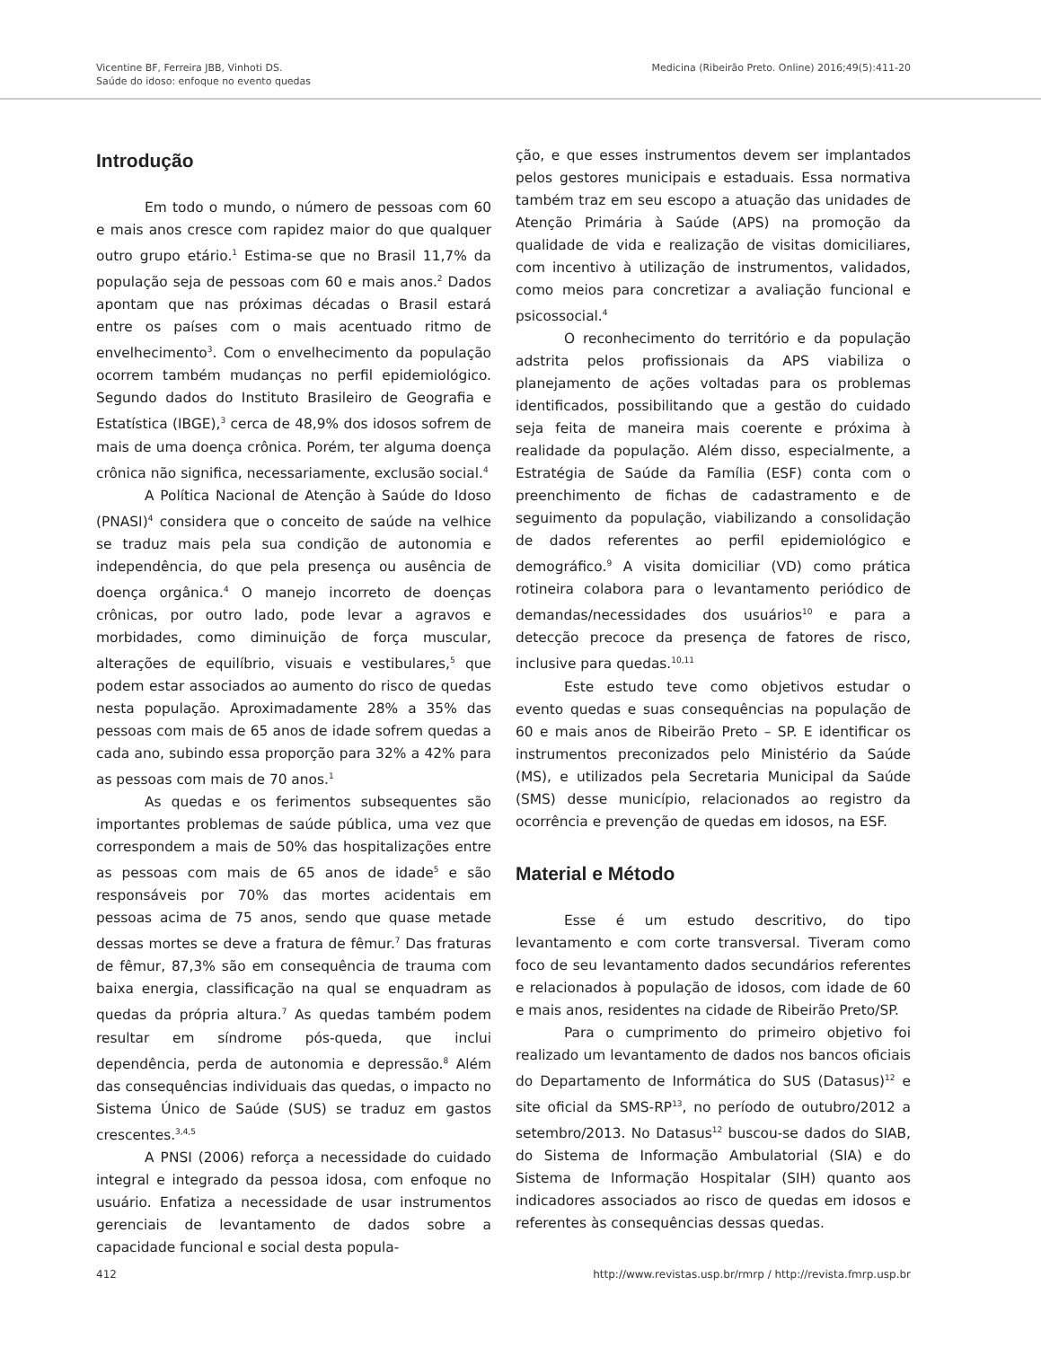Vicentine BF, Ferreira JBB, Vinhoti DS.
Saúde do idoso: enfoque no evento quedas
Medicina (Ribeirão Preto. Online) 2016;49(5):411-20
Introdução
Em todo o mundo, o número de pessoas com 60 e mais anos cresce com rapidez maior do que qualquer outro grupo etário.<sup>1</sup> Estima-se que no Brasil 11,7% da população seja de pessoas com 60 e mais anos.<sup>2</sup> Dados apontam que nas próximas décadas o Brasil estará entre os países com o mais acentuado ritmo de envelhecimento<sup>3</sup>. Com o envelhecimento da população ocorrem também mudanças no perfil epidemiológico. Segundo dados do Instituto Brasileiro de Geografia e Estatística (IBGE),<sup>3</sup> cerca de 48,9% dos idosos sofrem de mais de uma doença crônica. Porém, ter alguma doença crônica não significa, necessariamente, exclusão social.<sup>4</sup>
A Política Nacional de Atenção à Saúde do Idoso (PNASI)<sup>4</sup> considera que o conceito de saúde na velhice se traduz mais pela sua condição de autonomia e independência, do que pela presença ou ausência de doença orgânica.<sup>4</sup> O manejo incorreto de doenças crônicas, por outro lado, pode levar a agravos e morbidades, como diminuição de força muscular, alterações de equilíbrio, visuais e vestibulares,<sup>5</sup> que podem estar associados ao aumento do risco de quedas nesta população. Aproximadamente 28% a 35% das pessoas com mais de 65 anos de idade sofrem quedas a cada ano, subindo essa proporção para 32% a 42% para as pessoas com mais de 70 anos.<sup>1</sup>
As quedas e os ferimentos subsequentes são importantes problemas de saúde pública, uma vez que correspondem a mais de 50% das hospitalizações entre as pessoas com mais de 65 anos de idade<sup>5</sup> e são responsáveis por 70% das mortes acidentais em pessoas acima de 75 anos, sendo que quase metade dessas mortes se deve a fratura de fêmur.<sup>7</sup> Das fraturas de fêmur, 87,3% são em consequência de trauma com baixa energia, classificação na qual se enquadram as quedas da própria altura.<sup>7</sup> As quedas também podem resultar em síndrome pós-queda, que inclui dependência, perda de autonomia e depressão.<sup>8</sup> Além das consequências individuais das quedas, o impacto no Sistema Único de Saúde (SUS) se traduz em gastos crescentes.<sup>3,4,5</sup>
A PNSI (2006) reforça a necessidade do cuidado integral e integrado da pessoa idosa, com enfoque no usuário. Enfatiza a necessidade de usar instrumentos gerenciais de levantamento de dados sobre a capacidade funcional e social desta popula-
ção, e que esses instrumentos devem ser implantados pelos gestores municipais e estaduais. Essa normativa também traz em seu escopo a atuação das unidades de Atenção Primária à Saúde (APS) na promoção da qualidade de vida e realização de visitas domiciliares, com incentivo à utilização de instrumentos, validados, como meios para concretizar a avaliação funcional e psicossocial.<sup>4</sup>
O reconhecimento do território e da população adstrita pelos profissionais da APS viabiliza o planejamento de ações voltadas para os problemas identificados, possibilitando que a gestão do cuidado seja feita de maneira mais coerente e próxima à realidade da população. Além disso, especialmente, a Estratégia de Saúde da Família (ESF) conta com o preenchimento de fichas de cadastramento e de seguimento da população, viabilizando a consolidação de dados referentes ao perfil epidemiológico e demográfico.<sup>9</sup> A visita domiciliar (VD) como prática rotineira colabora para o levantamento periódico de demandas/necessidades dos usuários<sup>10</sup> e para a detecção precoce da presença de fatores de risco, inclusive para quedas.<sup>10,11</sup>
Este estudo teve como objetivos estudar o evento quedas e suas consequências na população de 60 e mais anos de Ribeirão Preto – SP. E identificar os instrumentos preconizados pelo Ministério da Saúde (MS), e utilizados pela Secretaria Municipal da Saúde (SMS) desse município, relacionados ao registro da ocorrência e prevenção de quedas em idosos, na ESF.
Material e Método
Esse é um estudo descritivo, do tipo levantamento e com corte transversal. Tiveram como foco de seu levantamento dados secundários referentes e relacionados à população de idosos, com idade de 60 e mais anos, residentes na cidade de Ribeirão Preto/SP.
Para o cumprimento do primeiro objetivo foi realizado um levantamento de dados nos bancos oficiais do Departamento de Informática do SUS (Datasus)<sup>12</sup> e site oficial da SMS-RP<sup>13</sup>, no período de outubro/2012 a setembro/2013. No Datasus<sup>12</sup> buscou-se dados do SIAB, do Sistema de Informação Ambulatorial (SIA) e do Sistema de Informação Hospitalar (SIH) quanto aos indicadores associados ao risco de quedas em idosos e referentes às consequências dessas quedas.
412 http://www.revistas.usp.br/rmrp / http://revista.fmrp.usp.br